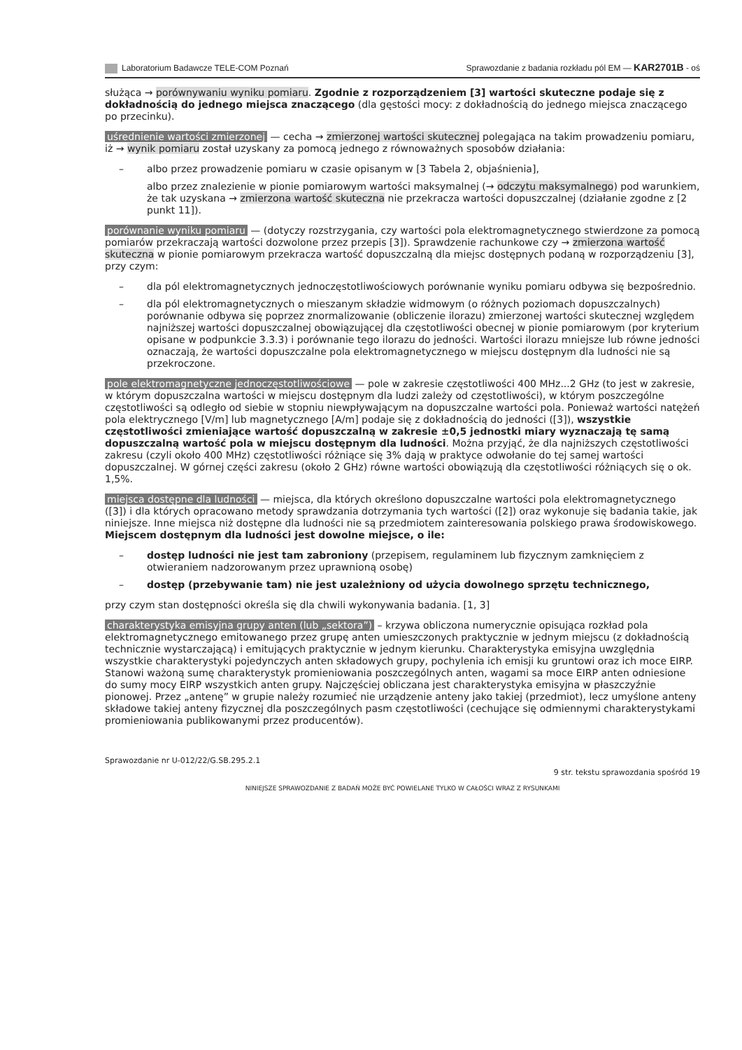Laboratorium Badawcze TELE-COM Poznań Sprawozdanie z badania rozkładu pól EM — KAR2701B - oś
służąca → porównywaniu wyniku pomiaru. Zgodnie z rozporządzeniem [3] wartości skuteczne podaje się z dokładnością do jednego miejsca znaczącego (dla gęstości mocy: z dokładnością do jednego miejsca znaczącego po przecinku).
uśrednienie wartości zmierzonej — cecha → zmierzonej wartości skutecznej polegająca na takim prowadzeniu pomiaru, iż → wynik pomiaru został uzyskany za pomocą jednego z równoważnych sposobów działania:
– albo przez prowadzenie pomiaru w czasie opisanym w [3 Tabela 2, objaśnienia],
albo przez znalezienie w pionie pomiarowym wartości maksymalnej (→ odczytu maksymalnego) pod warunkiem, że tak uzyskana → zmierzona wartość skuteczna nie przekracza wartości dopuszczalnej (działanie zgodne z [2 punkt 11]).
porównanie wyniku pomiaru — (dotyczy rozstrzygania, czy wartości pola elektromagnetycznego stwierdzone za pomocą pomiarów przekraczają wartości dozwolone przez przepis [3]). Sprawdzenie rachunkowe czy → zmierzona wartość skuteczna w pionie pomiarowym przekracza wartość dopuszczalną dla miejsc dostępnych podaną w rozporządzeniu [3], przy czym:
– dla pól elektromagnetycznych jednoczęstotliwościowych porównanie wyniku pomiaru odbywa się bezpośrednio.
– dla pól elektromagnetycznych o mieszanym składzie widmowym (o różnych poziomach dopuszczalnych) porównanie odbywa się poprzez znormalizowanie (obliczenie ilorazu) zmierzonej wartości skutecznej względem najniższej wartości dopuszczalnej obowiązującej dla częstotliwości obecnej w pionie pomiarowym (por kryterium opisane w podpunkcie 3.3.3) i porównanie tego ilorazu do jedności. Wartości ilorazu mniejsze lub równe jedności oznaczają, że wartości dopuszczalne pola elektromagnetycznego w miejscu dostępnym dla ludności nie są przekroczone.
pole elektromagnetyczne jednoczęstotliwościowe — pole w zakresie częstotliwości 400 MHz...2 GHz (to jest w zakresie, w którym dopuszczalna wartości w miejscu dostępnym dla ludzi zależy od częstotliwości), w którym poszczególne częstotliwości są odległo od siebie w stopniu niewpływającym na dopuszczalne wartości pola. Ponieważ wartości natężeń pola elektrycznego [V/m] lub magnetycznego [A/m] podaje się z dokładnością do jedności ([3]), wszystkie częstotliwości zmieniające wartość dopuszczalną w zakresie ±0,5 jednostki miary wyznaczają tę samą dopuszczalną wartość pola w miejscu dostępnym dla ludności. Można przyjąć, że dla najniższych częstotliwości zakresu (czyli około 400 MHz) częstotliwości różniące się 3% dają w praktyce odwołanie do tej samej wartości dopuszczalnej. W górnej części zakresu (około 2 GHz) równe wartości obowiązują dla częstotliwości różniących się o ok. 1,5%.
miejsca dostępne dla ludności — miejsca, dla których określono dopuszczalne wartości pola elektromagnetycznego ([3]) i dla których opracowano metody sprawdzania dotrzymania tych wartości ([2]) oraz wykonuje się badania takie, jak niniejsze. Inne miejsca niż dostępne dla ludności nie są przedmiotem zainteresowania polskiego prawa środowiskowego. Miejscem dostępnym dla ludności jest dowolne miejsce, o ile:
– dostęp ludności nie jest tam zabroniony (przepisem, regulaminem lub fizycznym zamknięciem z otwieraniem nadzorowanym przez uprawnioną osobę)
– dostęp (przebywanie tam) nie jest uzależniony od użycia dowolnego sprzętu technicznego,
przy czym stan dostępności określa się dla chwili wykonywania badania. [1, 3]
charakterystyka emisyjna grupy anten (lub „sektora”) – krzywa obliczona numerycznie opisująca rozkład pola elektromagnetycznego emitowanego przez grupę anten umieszczonych praktycznie w jednym miejscu (z dokładnością technicznie wystarczającą) i emitujących praktycznie w jednym kierunku. Charakterystyka emisyjna uwzględnia wszystkie charakterystyki pojedynczych anten składowych grupy, pochylenia ich emisji ku gruntowi oraz ich moce EIRP. Stanowi ważoną sumę charakterystyk promieniowania poszczególnych anten, wagami sa moce EIRP anten odniesione do sumy mocy EIRP wszystkich anten grupy. Najczęściej obliczana jest charakterystyka emisyjna w płaszczyźnie pionowej. Przez „antenę” w grupie należy rozumieć nie urządzenie anteny jako takiej (przedmiot), lecz umyślone anteny składowe takiej anteny fizycznej dla poszczególnych pasm częstotliwości (cechujące się odmiennymi charakterystykami promieniowania publikowanymi przez producentów).
Sprawozdanie nr U-012/22/G.SB.295.2.1
9 str. tekstu sprawozdania spośród 19
NINIEJSZE SPRAWOZDANIE Z BADAŃ MOŻE BYĆ POWIELANE TYLKO W CAŁOŚCI WRAZ Z RYSUNKAMI